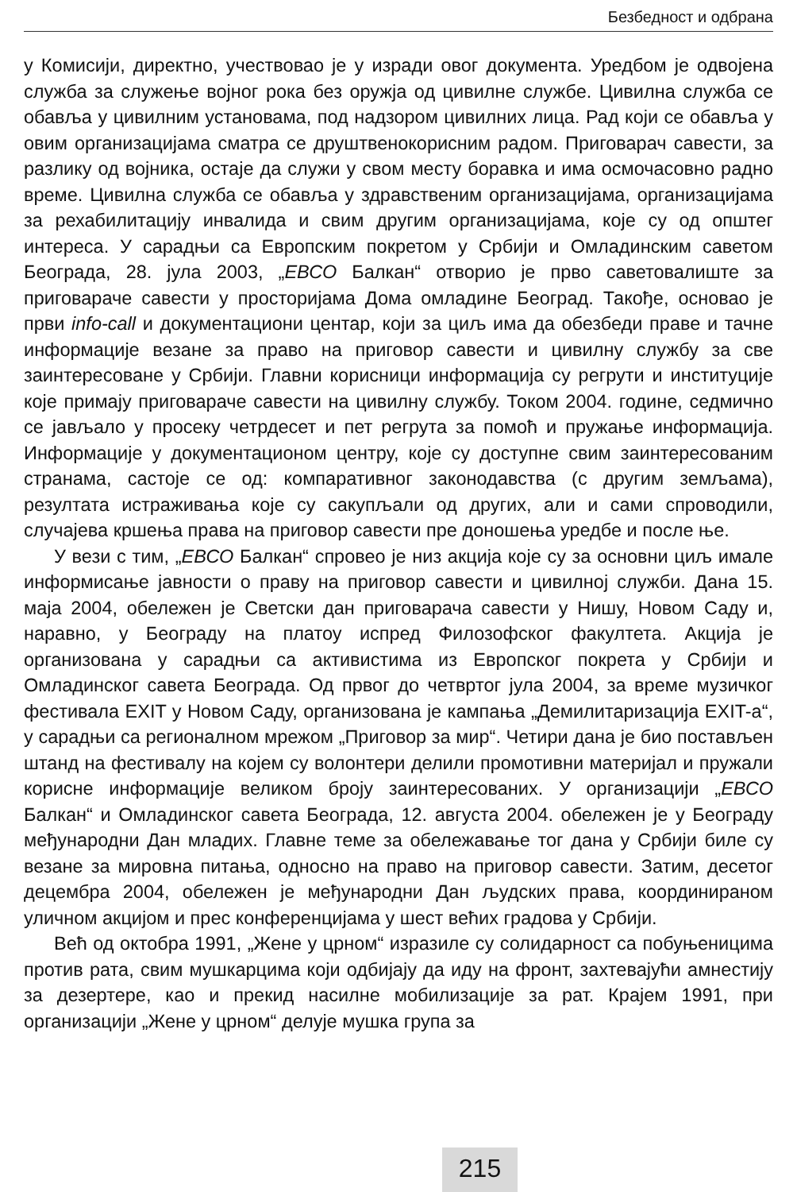Безбедност и одбрана
у Комисији, директно, учествовао је у изради овог документа. Уредбом је одвојена служба за служење војног рока без оружја од цивилне службе. Цивилна служба се обавља у цивилним установама, под надзором цивилних лица. Рад који се обавља у овим организацијама сматра се друштвенокорисним радом. Приговарач савести, за разлику од војника, остаје да служи у свом месту боравка и има осмочасовно радно време. Цивилна служба се обавља у здравственим организацијама, организацијама за рехабилитацију инвалида и свим другим организацијама, које су од општег интереса. У сарадњи са Европским покретом у Србији и Омладинским саветом Београда, 28. јула 2003, „ЕВСО Балкан“ отворио је прво саветовалиште за приговараче савести у просторијама Дома омладине Београд. Такође, основао је први info-call и документациони центар, који за циљ има да обезбеди праве и тачне информације везане за право на приговор савести и цивилну службу за све заинтересоване у Србији. Главни корисници информација су регрути и институције које примају приговараче савести на цивилну службу. Током 2004. године, седмично се јављало у просеку четрдесет и пет регрута за помоћ и пружање информација. Информације у документационом центру, које су доступне свим заинтересованим странама, састоје се од: компаративног законодавства (с другим земљама), резултата истраживања које су сакупљали од других, али и сами спроводили, случајева кршења права на приговор савести пре доношења уредбе и после ње.
У вези с тим, „ЕВСО Балкан“ спровео је низ акција које су за основни циљ имале информисање јавности о праву на приговор савести и цивилној служби. Дана 15. маја 2004, обележен је Светски дан приговарача савести у Нишу, Новом Саду и, наравно, у Београду на платоу испред Филозофског факултета. Акција је организована у сарадњи са активистима из Европског покрета у Србији и Омладинског савета Београда. Од првог до четвртог јула 2004, за време музичког фестивала EXIT у Новом Саду, организована је кампања „Демилитаризација EXIT-а“, у сарадњи са регионалном мрежом „Приговор за мир“. Четири дана је био постављен штанд на фестивалу на којем су волонтери делили промотивни материјал и пружали корисне информације великом броју заинтересованих. У организацији „ЕВСО Балкан“ и Омладинског савета Београда, 12. августа 2004. обележен је у Београду међународни Дан младих. Главне теме за обележавање тог дана у Србији биле су везане за мировна питања, односно на право на приговор савести. Затим, десетог децембра 2004, обележен је међународни Дан људских права, координираном уличном акцијом и прес конференцијама у шест већих градова у Србији.
Већ од октобра 1991, „Жене у црном“ изразиле су солидарност са побуњеницима против рата, свим мушкарцима који одбијају да иду на фронт, захтевајући амнестију за дезертере, као и прекид насилне мобилизације за рат. Крајем 1991, при организацији „Жене у црном“ делује мушка група за
215